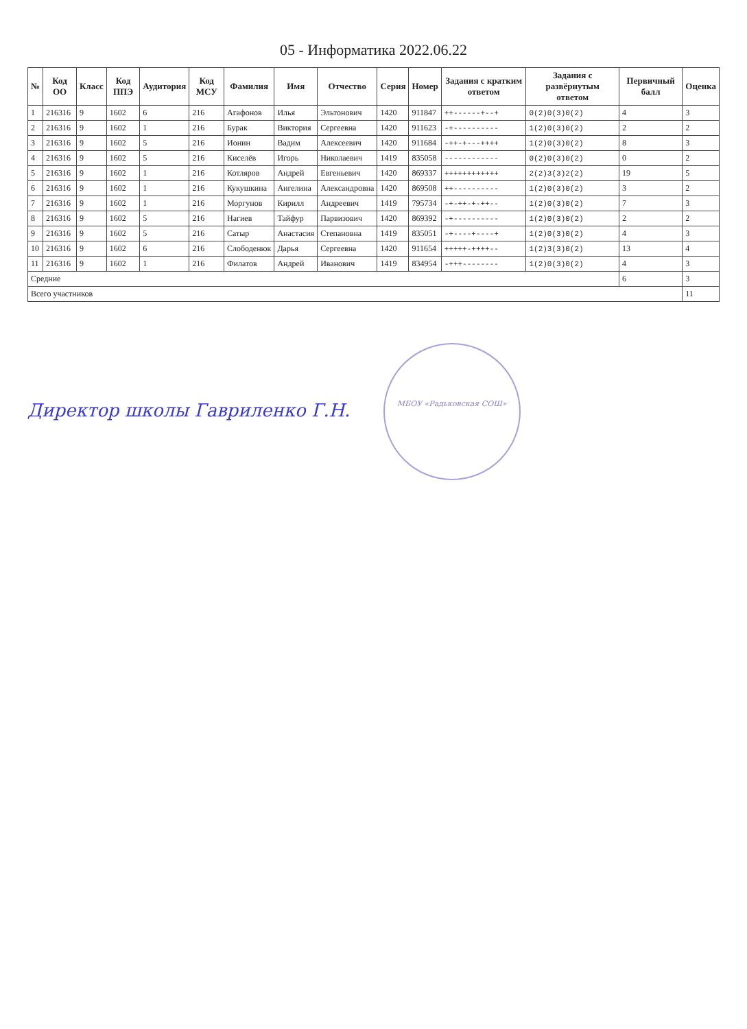05 - Информатика 2022.06.22
| № | Код ОО | Класс | Код ППЭ | Аудитория | Код МСУ | Фамилия | Имя | Отчество | Серия | Номер | Задания с кратким ответом | Задания с развёрнутым ответом | Первичный балл | Оценка |
| --- | --- | --- | --- | --- | --- | --- | --- | --- | --- | --- | --- | --- | --- | --- |
| 1 | 216316 | 9 | 1602 | 6 | 216 | Агафонов | Илья | Эльтонович | 1420 | 911847 | ++------+--+ | 0(2)0(3)0(2) | 4 | 3 |
| 2 | 216316 | 9 | 1602 | 1 | 216 | Бурак | Виктория | Сергеевна | 1420 | 911623 | -+---------- | 1(2)0(3)0(2) | 2 | 2 |
| 3 | 216316 | 9 | 1602 | 5 | 216 | Ионин | Вадим | Алексеевич | 1420 | 911684 | -++-+---++++ | 1(2)0(3)0(2) | 8 | 3 |
| 4 | 216316 | 9 | 1602 | 5 | 216 | Киселёв | Игорь | Николаевич | 1419 | 835058 | ------------ | 0(2)0(3)0(2) | 0 | 2 |
| 5 | 216316 | 9 | 1602 | 1 | 216 | Котляров | Андрей | Евгеньевич | 1420 | 869337 | ++++++++++++ | 2(2)3(3)2(2) | 19 | 5 |
| 6 | 216316 | 9 | 1602 | 1 | 216 | Кукушкина | Ангелина | Александровна | 1420 | 869508 | ++---------- | 1(2)0(3)0(2) | 3 | 2 |
| 7 | 216316 | 9 | 1602 | 1 | 216 | Моргунов | Кирилл | Андреевич | 1419 | 795734 | -+-++-+-++-- | 1(2)0(3)0(2) | 7 | 3 |
| 8 | 216316 | 9 | 1602 | 5 | 216 | Нагиев | Тайфур | Парвизович | 1420 | 869392 | -+---------- | 1(2)0(3)0(2) | 2 | 2 |
| 9 | 216316 | 9 | 1602 | 5 | 216 | Сатыр | Анастасия | Степановна | 1419 | 835051 | -+----+----+ | 1(2)0(3)0(2) | 4 | 3 |
| 10 | 216316 | 9 | 1602 | 6 | 216 | Слободенюк | Дарья | Сергеевна | 1420 | 911654 | +++++-++++-- | 1(2)3(3)0(2) | 13 | 4 |
| 11 | 216316 | 9 | 1602 | 1 | 216 | Филатов | Андрей | Иванович | 1419 | 834954 | -+++-------- | 1(2)0(3)0(2) | 4 | 3 |
| Средние | | | | | | | | | | | | | 6 | 3 |
| Всего участников | | | | | | | | | | | | | | 11 |
Директор школы Гавриленко Г.Н. МБОУ «Радьковская СОШ»